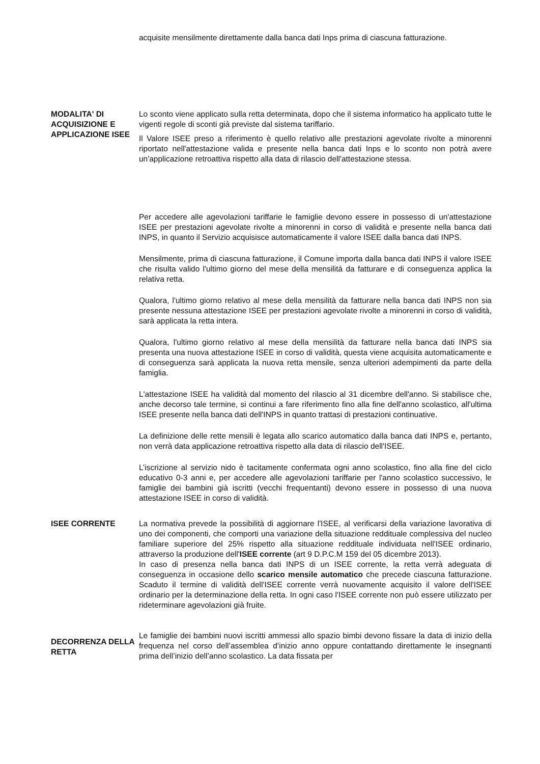acquisite mensilmente direttamente dalla banca dati Inps prima di ciascuna fatturazione.
MODALITA' DI ACQUISIZIONE E APPLICAZIONE ISEE
Lo sconto viene applicato sulla retta determinata, dopo che il sistema informatico ha applicato tutte le vigenti regole di sconti già previste dal sistema tariffario.
Il Valore ISEE preso a riferimento è quello relativo alle prestazioni agevolate rivolte a minorenni riportato nell'attestazione valida e presente nella banca dati Inps e lo sconto non potrà avere un'applicazione retroattiva rispetto alla data di rilascio dell'attestazione stessa.
Per accedere alle agevolazioni tariffarie le famiglie devono essere in possesso di un'attestazione ISEE per prestazioni agevolate rivolte a minorenni in corso di validità e presente nella banca dati INPS, in quanto il Servizio acquisisce automaticamente il valore ISEE dalla banca dati INPS.
Mensilmente, prima di ciascuna fatturazione, il Comune importa dalla banca dati INPS il valore ISEE che risulta valido l'ultimo giorno del mese della mensilità da fatturare e di conseguenza applica la relativa retta.
Qualora, l'ultimo giorno relativo al mese della mensilità da fatturare nella banca dati INPS non sia presente nessuna attestazione ISEE per prestazioni agevolate rivolte a minorenni in corso di validità, sarà applicata la retta intera.
Qualora, l'ultimo giorno relativo al mese della mensilità da fatturare nella banca dati INPS sia presenta una nuova attestazione ISEE in corso di validità, questa viene acquisita automaticamente e di conseguenza sarà applicata la nuova retta mensile, senza ulteriori adempimenti da parte della famiglia.
L'attestazione ISEE ha validità dal momento del rilascio al 31 dicembre dell'anno. Si stabilisce che, anche decorso tale termine, si continui a fare riferimento fino alla fine dell'anno scolastico, all'ultima ISEE presente nella banca dati dell'INPS in quanto trattasi di prestazioni continuative.
La definizione delle rette mensili è legata allo scarico automatico dalla banca dati INPS e, pertanto, non verrà data applicazione retroattiva rispetto alla data di rilascio dell'ISEE.
L’iscrizione al servizio nido è tacitamente confermata ogni anno scolastico, fino alla fine del ciclo educativo 0-3 anni e, per accedere alle agevolazioni tariffarie per l'anno scolastico successivo, le famiglie dei bambini già iscritti (vecchi frequentanti) devono essere in possesso di una nuova attestazione ISEE in corso di validità.
ISEE CORRENTE La normativa prevede la possibilità di aggiornare l'ISEE, al verificarsi della variazione lavorativa di uno dei componenti, che comporti una variazione della situazione reddituale complessiva del nucleo familiare superiore del 25% rispetto alla situazione reddituale individuata nell'ISEE ordinario, attraverso la produzione dell'ISEE corrente (art 9 D.P.C.M 159 del 05 dicembre 2013).
In caso di presenza nella banca dati INPS di un ISEE corrente, la retta verrà adeguata di conseguenza in occasione dello scarico mensile automatico che precede ciascuna fatturazione. Scaduto il termine di validità dell'ISEE corrente verrà nuovamente acquisito il valore dell'ISEE ordinario per la determinazione della retta. In ogni caso l'ISEE corrente non può essere utilizzato per rideterminare agevolazioni già fruite.
DECORRENZA DELLA RETTA
Le famiglie dei bambini nuovi iscritti ammessi allo spazio bimbi devono fissare la data di inizio della frequenza nel corso dell’assemblea d’inizio anno oppure contattando direttamente le insegnanti prima dell’inizio dell’anno scolastico. La data fissata per